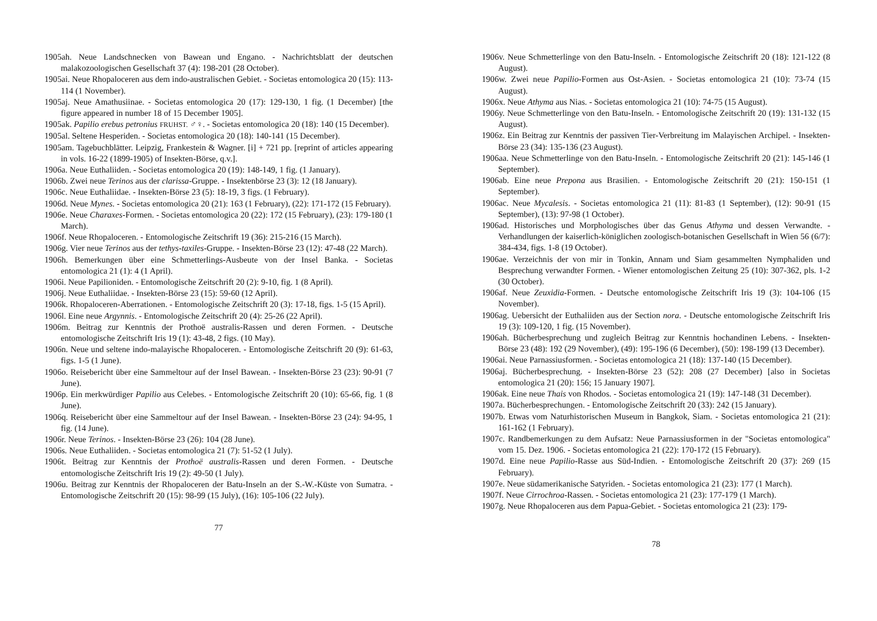1905ah. Neue Landschnecken von Bawean und Engano. - Nachrichtsblatt der deutschen malakozoologischen Gesellschaft 37 (4): 198-201 (28 October).
1905ai. Neue Rhopaloceren aus dem indo-australischen Gebiet. - Societas entomologica 20 (15): 113-114 (1 November).
1905aj. Neue Amathusiinae. - Societas entomologica 20 (17): 129-130, 1 fig. (1 December) [the figure appeared in number 18 of 15 December 1905].
1905ak. Papilio erebus petronius FRUHST. ♂♀. - Societas entomologica 20 (18): 140 (15 December).
1905al. Seltene Hesperiden. - Societas entomologica 20 (18): 140-141 (15 December).
1905am. Tagebuchblätter. Leipzig, Frankestein & Wagner. [i] + 721 pp. [reprint of articles appearing in vols. 16-22 (1899-1905) of Insekten-Börse, q.v.].
1906a. Neue Euthaliiden. - Societas entomologica 20 (19): 148-149, 1 fig. (1 January).
1906b. Zwei neue Terinos aus der clarissa-Gruppe. - Insektenbörse 23 (3): 12 (18 January).
1906c. Neue Euthaliidae. - Insekten-Börse 23 (5): 18-19, 3 figs. (1 February).
1906d. Neue Mynes. - Societas entomologica 20 (21): 163 (1 February), (22): 171-172 (15 February).
1906e. Neue Charaxes-Formen. - Societas entomologica 20 (22): 172 (15 February), (23): 179-180 (1 March).
1906f. Neue Rhopaloceren. - Entomologische Zeitschrift 19 (36): 215-216 (15 March).
1906g. Vier neue Terinos aus der tethys-taxiles-Gruppe. - Insekten-Börse 23 (12): 47-48 (22 March).
1906h. Bemerkungen über eine Schmetterlings-Ausbeute von der Insel Banka. - Societas entomologica 21 (1): 4 (1 April).
1906i. Neue Papilioniden. - Entomologische Zeitschrift 20 (2): 9-10, fig. 1 (8 April).
1906j. Neue Euthaliidae. - Insekten-Börse 23 (15): 59-60 (12 April).
1906k. Rhopaloceren-Aberrationen. - Entomologische Zeitschrift 20 (3): 17-18, figs. 1-5 (15 April).
1906l. Eine neue Argynnis. - Entomologische Zeitschrift 20 (4): 25-26 (22 April).
1906m. Beitrag zur Kenntnis der Prothoë australis-Rassen und deren Formen. - Deutsche entomologische Zeitschrift Iris 19 (1): 43-48, 2 figs. (10 May).
1906n. Neue und seltene indo-malayische Rhopaloceren. - Entomologische Zeitschrift 20 (9): 61-63, figs. 1-5 (1 June).
1906o. Reisebericht über eine Sammeltour auf der Insel Bawean. - Insekten-Börse 23 (23): 90-91 (7 June).
1906p. Ein merkwürdiger Papilio aus Celebes. - Entomologische Zeitschrift 20 (10): 65-66, fig. 1 (8 June).
1906q. Reisebericht über eine Sammeltour auf der Insel Bawean. - Insekten-Börse 23 (24): 94-95, 1 fig. (14 June).
1906r. Neue Terinos. - Insekten-Börse 23 (26): 104 (28 June).
1906s. Neue Euthaliiden. - Societas entomologica 21 (7): 51-52 (1 July).
1906t. Beitrag zur Kenntnis der Prothoë australis-Rassen und deren Formen. - Deutsche entomologische Zeitschrift Iris 19 (2): 49-50 (1 July).
1906u. Beitrag zur Kenntnis der Rhopaloceren der Batu-Inseln an der S.-W.-Küste von Sumatra. - Entomologische Zeitschrift 20 (15): 98-99 (15 July), (16): 105-106 (22 July).
77
1906v. Neue Schmetterlinge von den Batu-Inseln. - Entomologische Zeitschrift 20 (18): 121-122 (8 August).
1906w. Zwei neue Papilio-Formen aus Ost-Asien. - Societas entomologica 21 (10): 73-74 (15 August).
1906x. Neue Athyma aus Nias. - Societas entomologica 21 (10): 74-75 (15 August).
1906y. Neue Schmetterlinge von den Batu-Inseln. - Entomologische Zeitschrift 20 (19): 131-132 (15 August).
1906z. Ein Beitrag zur Kenntnis der passiven Tier-Verbreitung im Malayischen Archipel. - Insekten-Börse 23 (34): 135-136 (23 August).
1906aa. Neue Schmetterlinge von den Batu-Inseln. - Entomologische Zeitschrift 20 (21): 145-146 (1 September).
1906ab. Eine neue Prepona aus Brasilien. - Entomologische Zeitschrift 20 (21): 150-151 (1 September).
1906ac. Neue Mycalesis. - Societas entomologica 21 (11): 81-83 (1 September), (12): 90-91 (15 September), (13): 97-98 (1 October).
1906ad. Historisches und Morphologisches über das Genus Athyma und dessen Verwandte. - Verhandlungen der kaiserlich-königlichen zoologisch-botanischen Gesellschaft in Wien 56 (6/7): 384-434, figs. 1-8 (19 October).
1906ae. Verzeichnis der von mir in Tonkin, Annam und Siam gesammelten Nymphaliden und Besprechung verwandter Formen. - Wiener entomologischen Zeitung 25 (10): 307-362, pls. 1-2 (30 October).
1906af. Neue Zeuxidia-Formen. - Deutsche entomologische Zeitschrift Iris 19 (3): 104-106 (15 November).
1906ag. Uebersicht der Euthaliiden aus der Section nora. - Deutsche entomologische Zeitschrift Iris 19 (3): 109-120, 1 fig. (15 November).
1906ah. Bücherbesprechung und zugleich Beitrag zur Kenntnis hochandinen Lebens. - Insekten-Börse 23 (48): 192 (29 November), (49): 195-196 (6 December), (50): 198-199 (13 December).
1906ai. Neue Parnassiusformen. - Societas entomologica 21 (18): 137-140 (15 December).
1906aj. Bücherbesprechung. - Insekten-Börse 23 (52): 208 (27 December) [also in Societas entomologica 21 (20): 156; 15 January 1907].
1906ak. Eine neue Thais von Rhodos. - Societas entomologica 21 (19): 147-148 (31 December).
1907a. Bücherbesprechungen. - Entomologische Zeitschrift 20 (33): 242 (15 January).
1907b. Etwas vom Naturhistorischen Museum in Bangkok, Siam. - Societas entomologica 21 (21): 161-162 (1 February).
1907c. Randbemerkungen zu dem Aufsatz: Neue Parnassiusformen in der "Societas entomologica" vom 15. Dez. 1906. - Societas entomologica 21 (22): 170-172 (15 February).
1907d. Eine neue Papilio-Rasse aus Süd-Indien. - Entomologische Zeitschrift 20 (37): 269 (15 February).
1907e. Neue südamerikanische Satyriden. - Societas entomologica 21 (23): 177 (1 March).
1907f. Neue Cirrochroa-Rassen. - Societas entomologica 21 (23): 177-179 (1 March).
1907g. Neue Rhopaloceren aus dem Papua-Gebiet. - Societas entomologica 21 (23): 179-
78